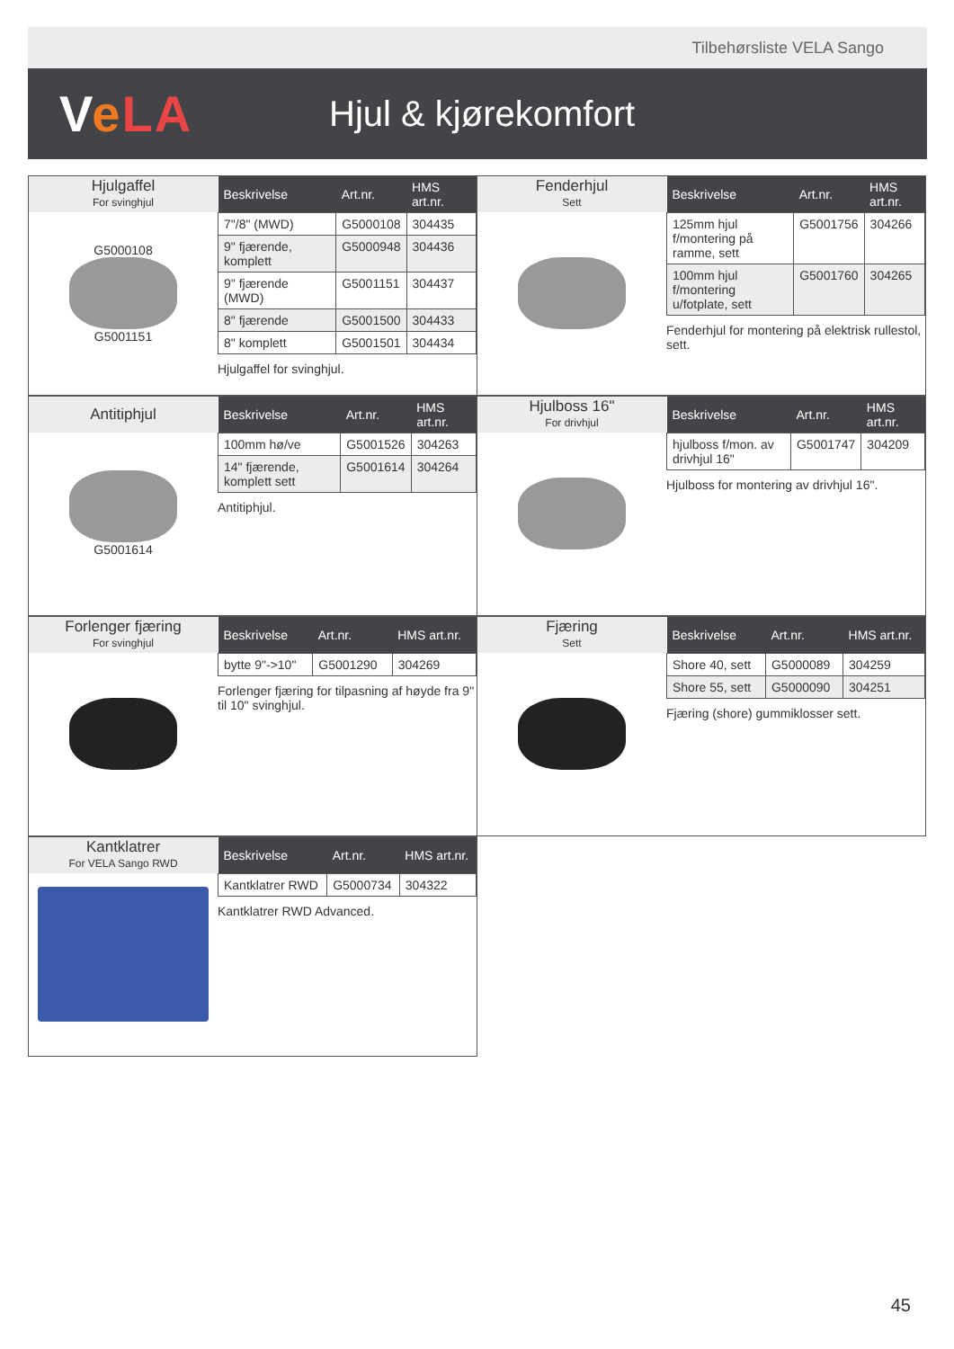Tilbehørsliste VELA Sango
VeLA
Hjul & kjørekomfort
Hjulgaffel
For svinghjul
G5000108
G5001151
| Beskrivelse | Art.nr. | HMS art.nr. |
| --- | --- | --- |
| 7"/8" (MWD) | G5000108 | 304435 |
| 9" fjærende, komplett | G5000948 | 304436 |
| 9" fjærende (MWD) | G5001151 | 304437 |
| 8" fjærende | G5001500 | 304433 |
| 8" komplett | G5001501 | 304434 |
Hjulgaffel for svinghjul.
Fenderhjul
Sett
| Beskrivelse | Art.nr. | HMS art.nr. |
| --- | --- | --- |
| 125mm hjul f/montering på ramme, sett | G5001756 | 304266 |
| 100mm hjul f/montering u/fotplate, sett | G5001760 | 304265 |
Fenderhjul for montering på elektrisk rullestol, sett.
Antitiphjul
G5001614
| Beskrivelse | Art.nr. | HMS art.nr. |
| --- | --- | --- |
| 100mm hø/ve | G5001526 | 304263 |
| 14" fjærende, komplett sett | G5001614 | 304264 |
Antitiphjul.
Hjulboss 16"
For drivhjul
| Beskrivelse | Art.nr. | HMS art.nr. |
| --- | --- | --- |
| hjulboss f/mon. av drivhjul 16" | G5001747 | 304209 |
Hjulboss for montering av drivhjul 16".
Forlenger fjæring
For svinghjul
| Beskrivelse | Art.nr. | HMS art.nr. |
| --- | --- | --- |
| bytte 9"->10" | G5001290 | 304269 |
Forlenger fjæring for tilpasning af høyde fra 9" til 10" svinghjul.
Fjæring
Sett
| Beskrivelse | Art.nr. | HMS art.nr. |
| --- | --- | --- |
| Shore 40, sett | G5000089 | 304259 |
| Shore 55, sett | G5000090 | 304251 |
Fjæring (shore) gummiklosser sett.
Kantklatrer
For VELA Sango RWD
| Beskrivelse | Art.nr. | HMS art.nr. |
| --- | --- | --- |
| Kantklatrer RWD | G5000734 | 304322 |
Kantklatrer RWD Advanced.
45